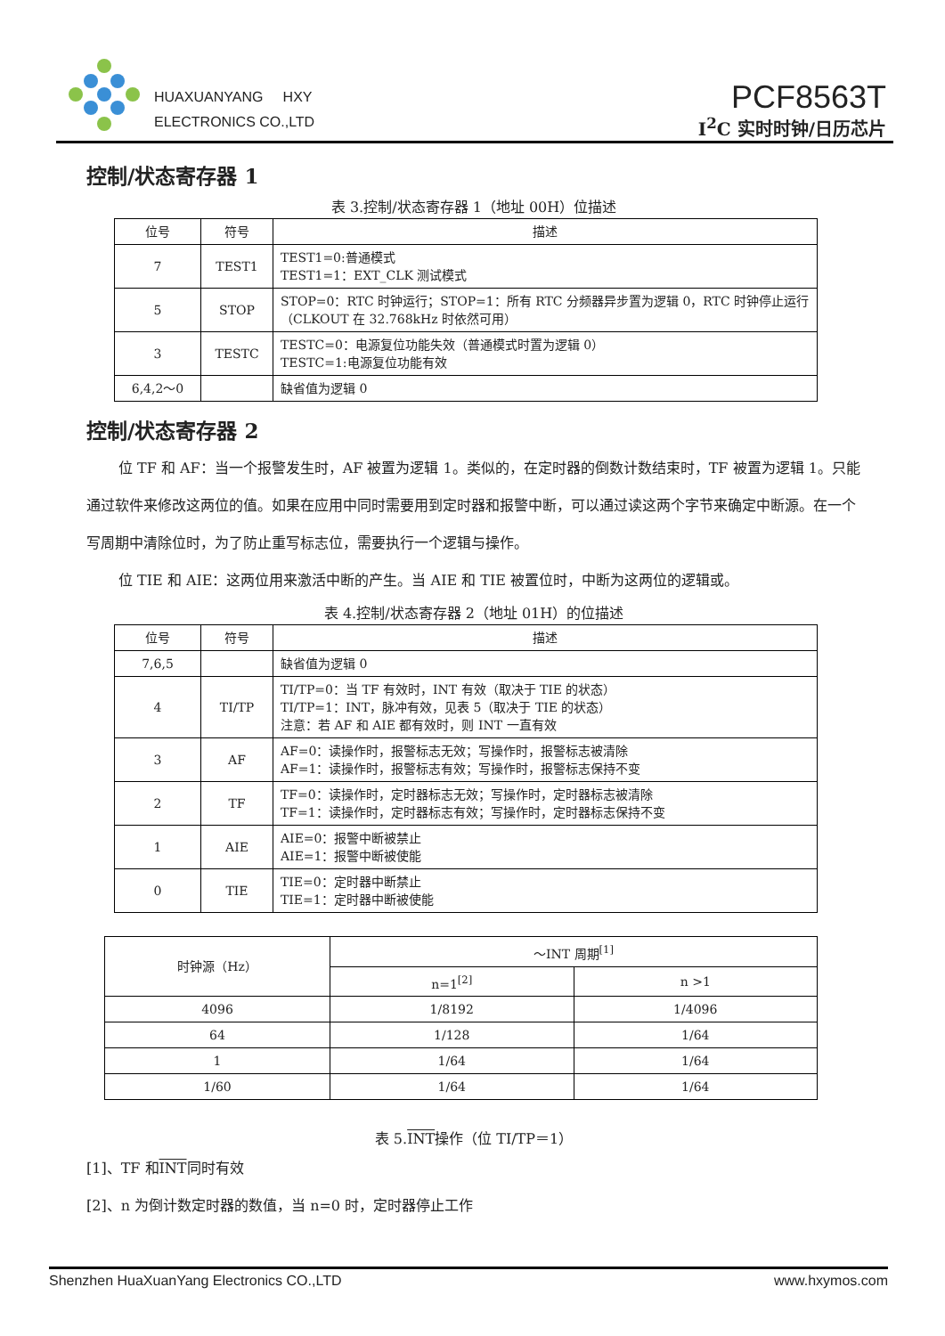HUAXUANYANG HXY
ELECTRONICS CO.,LTD
PCF8563T
I<sup>2</sup>C 实时时钟/日历芯片
控制/状态寄存器 1
表 3.控制/状态寄存器 1（地址 00H）位描述
| 位号 | 符号 | 描述 |
| --- | --- | --- |
| 7 | TEST1 | TEST1=0:普通模式 TEST1=1：EXT_CLK 测试模式 |
| 5 | STOP | STOP=0：RTC 时钟运行；STOP=1：所有 RTC 分频器异步置为逻辑 0，RTC 时钟停止运行（CLKOUT 在 32.768kHz 时依然可用） |
| 3 | TESTC | TESTC=0：电源复位功能失效（普通模式时置为逻辑 0） TESTC=1:电源复位功能有效 |
| 6,4,2～0 | | 缺省值为逻辑 0 |
控制/状态寄存器 2
位 TF 和 AF：当一个报警发生时，AF 被置为逻辑 1。类似的，在定时器的倒数计数结束时，TF 被置为逻辑 1。只能通过软件来修改这两位的值。如果在应用中同时需要用到定时器和报警中断，可以通过读这两个字节来确定中断源。在一个写周期中清除位时，为了防止重写标志位，需要执行一个逻辑与操作。
位 TIE 和 AIE：这两位用来激活中断的产生。当 AIE 和 TIE 被置位时，中断为这两位的逻辑或。
表 4.控制/状态寄存器 2（地址 01H）的位描述
| 位号 | 符号 | 描述 |
| --- | --- | --- |
| 7,6,5 | | 缺省值为逻辑 0 |
| 4 | TI/TP | TI/TP=0：当 TF 有效时，INT 有效（取决于 TIE 的状态） TI/TP=1：INT，脉冲有效，见表 5（取决于 TIE 的状态） 注意：若 AF 和 AIE 都有效时，则 INT 一直有效 |
| 3 | AF | AF=0：读操作时，报警标志无效；写操作时，报警标志被清除 AF=1：读操作时，报警标志有效；写操作时，报警标志保持不变 |
| 2 | TF | TF=0：读操作时，定时器标志无效；写操作时，定时器标志被清除 TF=1：读操作时，定时器标志有效；写操作时，定时器标志保持不变 |
| 1 | AIE | AIE=0：报警中断被禁止 AIE=1：报警中断被使能 |
| 0 | TIE | TIE=0：定时器中断禁止 TIE=1：定时器中断被使能 |
| 时钟源（Hz） | ～INT 周期<sup>[1]</sup> | |
| | n=1<sup>[2]</sup> | n >1 |
| 4096 | 1/8192 | 1/4096 |
| 64 | 1/128 | 1/64 |
| 1 | 1/64 | 1/64 |
| 1/60 | 1/64 | 1/64 |
表 5.INT操作（位 TI/TP＝1）
[1]、TF 和INT同时有效
[2]、n 为倒计数定时器的数值，当 n=0 时，定时器停止工作
Shenzhen HuaXuanYang Electronics CO.,LTD www.hxymos.com